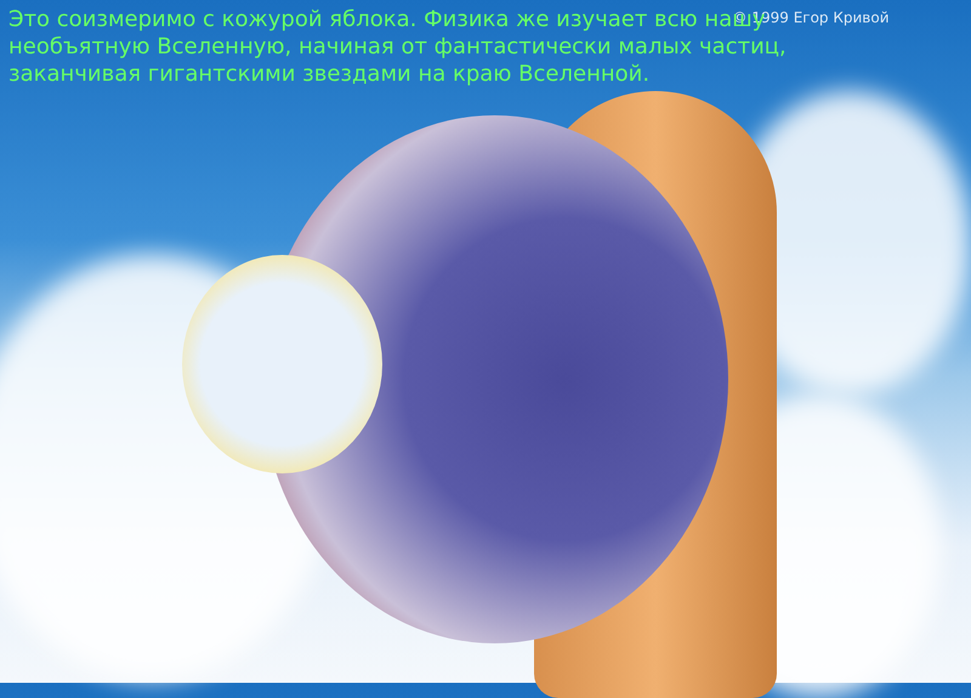© 1999 Егор Кривой
Это соизмеримо с кожурой яблока. Физика же изучает всю нашу необъятную Вселенную, начиная от фантастически малых частиц, заканчивая гигантскими звездами на краю Вселенной.